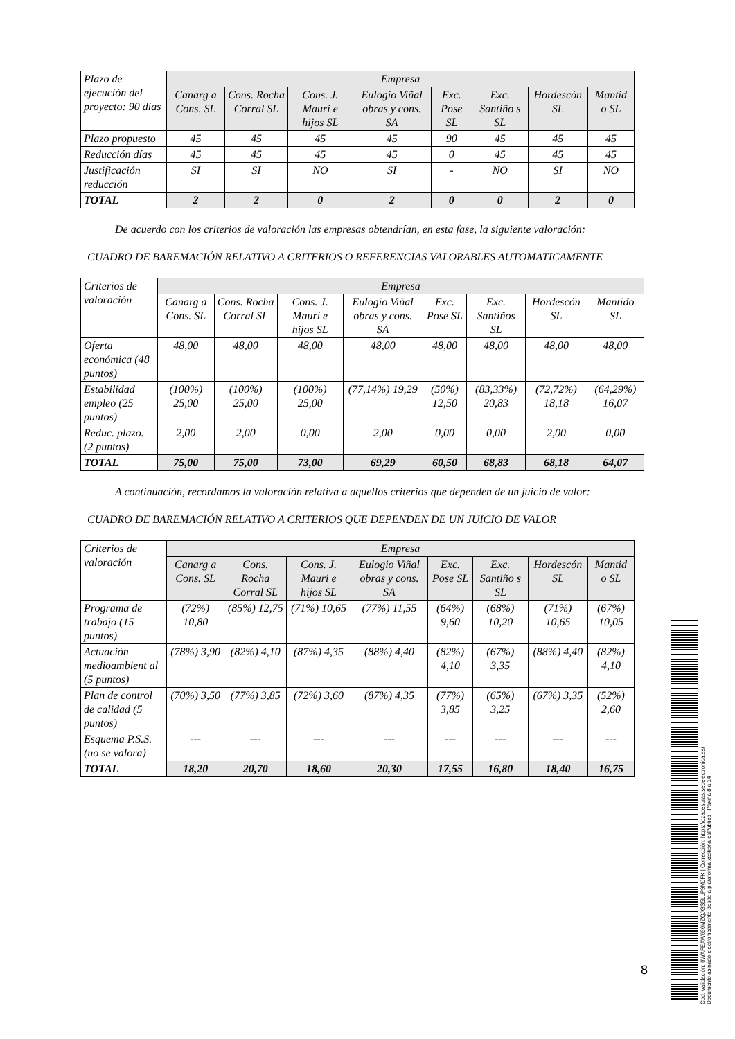| Plazo de ejecución del proyecto: 90 días | Empresa | | | | | | | |
| | Canarg a Cons. SL | Cons. Rocha Corral SL | Cons. J. Mauri e hijos SL | Eulogio Viñal obras y cons. SA | Exc. Pose SL | Exc. Santiño s SL | Hordescón SL | Mantid o SL |
| Plazo propuesto | 45 | 45 | 45 | 45 | 90 | 45 | 45 | 45 |
| Reducción días | 45 | 45 | 45 | 45 | 0 | 45 | 45 | 45 |
| Justificación reducción | SI | SI | NO | SI | - | NO | SI | NO |
| TOTAL | 2 | 2 | 0 | 2 | 0 | 0 | 2 | 0 |
De acuerdo con los criterios de valoración las empresas obtendrían, en esta fase, la siguiente valoración:
CUADRO DE BAREMACIÓN RELATIVO A CRITERIOS O REFERENCIAS VALORABLES AUTOMATICAMENTE
| Criterios de valoración | Empresa | | | | | | | |
| | Canarg a Cons. SL | Cons. Rocha Corral SL | Cons. J. Mauri e hijos SL | Eulogio Viñal obras y cons. SA | Exc. Pose SL | Exc. Santiños SL | Hordescón SL | Mantido SL |
| Oferta económica (48 puntos) | 48,00 | 48,00 | 48,00 | 48,00 | 48,00 | 48,00 | 48,00 | 48,00 |
| Estabilidad empleo (25 puntos) | (100%) 25,00 | (100%) 25,00 | (100%) 25,00 | (77,14%) 19,29 | (50%) 12,50 | (83,33%) 20,83 | (72,72%) 18,18 | (64,29%) 16,07 |
| Reduc. plazo. (2 puntos) | 2,00 | 2,00 | 0,00 | 2,00 | 0,00 | 0,00 | 2,00 | 0,00 |
| TOTAL | 75,00 | 75,00 | 73,00 | 69,29 | 60,50 | 68,83 | 68,18 | 64,07 |
A continuación, recordamos la valoración relativa a aquellos criterios que dependen de un juicio de valor:
CUADRO DE BAREMACIÓN RELATIVO A CRITERIOS QUE DEPENDEN DE UN JUICIO DE VALOR
| Criterios de valoración | Empresa | | | | | | | |
| | Canarg a Cons. SL | Cons. Rocha Corral SL | Cons. J. Mauri e hijos SL | Eulogio Viñal obras y cons. SA | Exc. Pose SL | Exc. Santiño s SL | Hordescón SL | Mantid o SL |
| Programa de trabajo (15 puntos) | (72%) 10,80 | (85%) 12,75 | (71%) 10,65 | (77%) 11,55 | (64%) 9,60 | (68%) 10,20 | (71%) 10,65 | (67%) 10,05 |
| Actuación medioambient al (5 puntos) | (78%) 3,90 | (82%) 4,10 | (87%) 4,35 | (88%) 4,40 | (82%) 4,10 | (67%) 3,35 | (88%) 4,40 | (82%) 4,10 |
| Plan de control de calidad (5 puntos) | (70%) 3,50 | (77%) 3,85 | (72%) 3,60 | (87%) 4,35 | (77%) 3,85 | (65%) 3,25 | (67%) 3,35 | (52%) 2,60 |
| Esquema P.S.S. (no se valora) | --- | --- | --- | --- | --- | --- | --- | --- |
| TOTAL | 18,20 | 20,70 | 18,60 | 20,30 | 17,55 | 16,80 | 18,40 | 16,75 |
8
Cod. Validación: 6WAFEAW636MZQJGS5LLP9MJFK | Corrección: https://ozacesuras.sedelectronica.es/
Documento asinado electronicamente desde a plataforma xestiona esPublico | Páxina 8 a 14